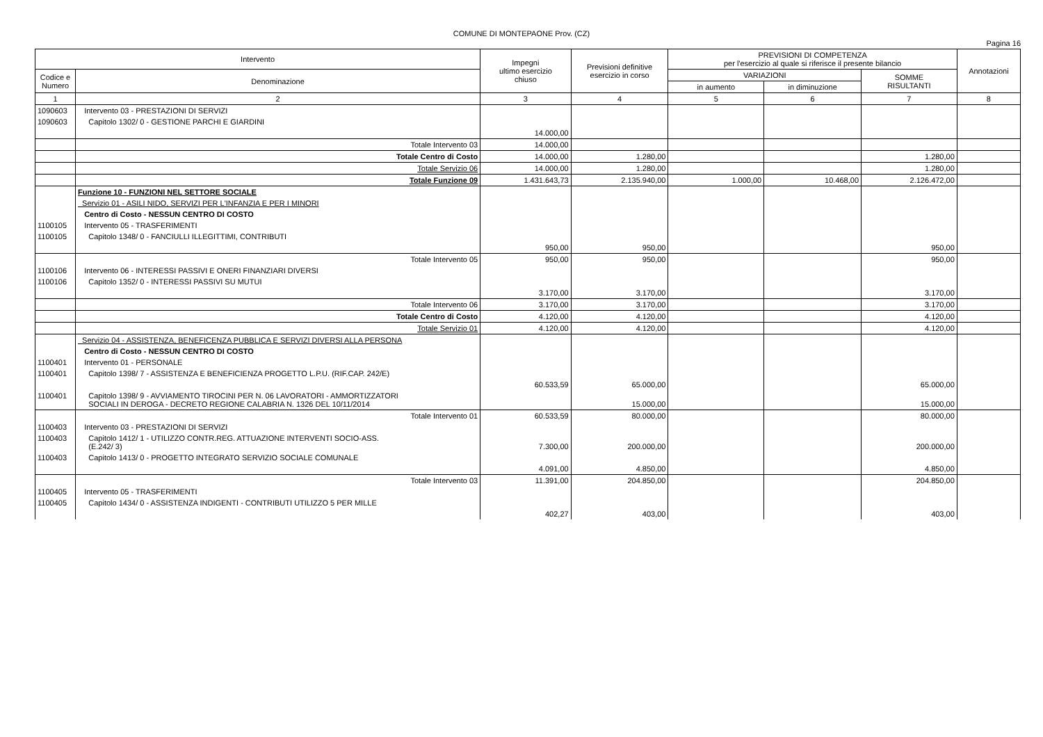COMUNE DI MONTEPAONE Prov. (CZ)
Pagina 16
| Intervento | | Impegni ultimo esercizio chiuso | Previsioni definitive esercizio in corso | PREVISIONI DI COMPETENZA per l'esercizio al quale si riferisce il presente bilancio | | | Annotazioni |
| --- | --- | --- | --- | --- | --- | --- | --- |
| Codice e Numero | Denominazione | | | VARIAZIONI | | SOMME RISULTANTI | |
| | | | | in aumento | in diminuzione | | |
| 1 | 2 | 3 | 4 | 5 | 6 | 7 | 8 |
| 1090603 | Intervento 03 - PRESTAZIONI DI SERVIZI | | | | | | |
| 1090603 | Capitolo 1302/ 0 - GESTIONE PARCHI E GIARDINI | 14.000,00 | | | | | |
| | Totale Intervento 03 | 14.000,00 | | | | | |
| | Totale Centro di Costo | 14.000,00 | 1.280,00 | | | 1.280,00 | |
| | Totale Servizio 06 | 14.000,00 | 1.280,00 | | | 1.280,00 | |
| | Totale Funzione 09 | 1.431.643,73 | 2.135.940,00 | 1.000,00 | 10.468,00 | 2.126.472,00 | |
| | Funzione 10 - FUNZIONI NEL SETTORE SOCIALE | | | | | | |
| | Servizio 01 - ASILI NIDO, SERVIZI PER L'INFANZIA E PER I MINORI | | | | | | |
| | Centro di Costo - NESSUN CENTRO DI COSTO | | | | | | |
| 1100105 | Intervento 05 - TRASFERIMENTI | | | | | | |
| 1100105 | Capitolo 1348/ 0 - FANCIULLI ILLEGITTIMI, CONTRIBUTI | 950,00 | 950,00 | | | 950,00 | |
| | Totale Intervento 05 | 950,00 | 950,00 | | | 950,00 | |
| 1100106 | Intervento 06 - INTERESSI PASSIVI E ONERI FINANZIARI DIVERSI | | | | | | |
| 1100106 | Capitolo 1352/ 0 - INTERESSI PASSIVI SU MUTUI | 3.170,00 | 3.170,00 | | | 3.170,00 | |
| | Totale Intervento 06 | 3.170,00 | 3.170,00 | | | 3.170,00 | |
| | Totale Centro di Costo | 4.120,00 | 4.120,00 | | | 4.120,00 | |
| | Totale Servizio 01 | 4.120,00 | 4.120,00 | | | 4.120,00 | |
| | Servizio 04 - ASSISTENZA, BENEFICENZA PUBBLICA E SERVIZI DIVERSI ALLA PERSONA | | | | | | |
| | Centro di Costo - NESSUN CENTRO DI COSTO | | | | | | |
| 1100401 | Intervento 01 - PERSONALE | | | | | | |
| 1100401 | Capitolo 1398/ 7 - ASSISTENZA E BENEFICIENZA PROGETTO L.P.U. (RIF.CAP. 242/E) | 60.533,59 | 65.000,00 | | | 65.000,00 | |
| 1100401 | Capitolo 1398/ 9 - AVVIAMENTO TIROCINI PER N. 06 LAVORATORI - AMMORTIZZATORI SOCIALI IN DEROGA - DECRETO REGIONE CALABRIA N. 1326 DEL 10/11/2014 | | 15.000,00 | | | 15.000,00 | |
| | Totale Intervento 01 | 60.533,59 | 80.000,00 | | | 80.000,00 | |
| 1100403 | Intervento 03 - PRESTAZIONI DI SERVIZI | | | | | | |
| 1100403 | Capitolo 1412/ 1 - UTILIZZO CONTR.REG. ATTUAZIONE INTERVENTI SOCIO-ASS. (E.242/ 3) | 7.300,00 | 200.000,00 | | | 200.000,00 | |
| 1100403 | Capitolo 1413/ 0 - PROGETTO INTEGRATO SERVIZIO SOCIALE COMUNALE | 4.091,00 | 4.850,00 | | | 4.850,00 | |
| | Totale Intervento 03 | 11.391,00 | 204.850,00 | | | 204.850,00 | |
| 1100405 | Intervento 05 - TRASFERIMENTI | | | | | | |
| 1100405 | Capitolo 1434/ 0 - ASSISTENZA INDIGENTI - CONTRIBUTI UTILIZZO 5 PER MILLE | 402,27 | 403,00 | | | 403,00 | |